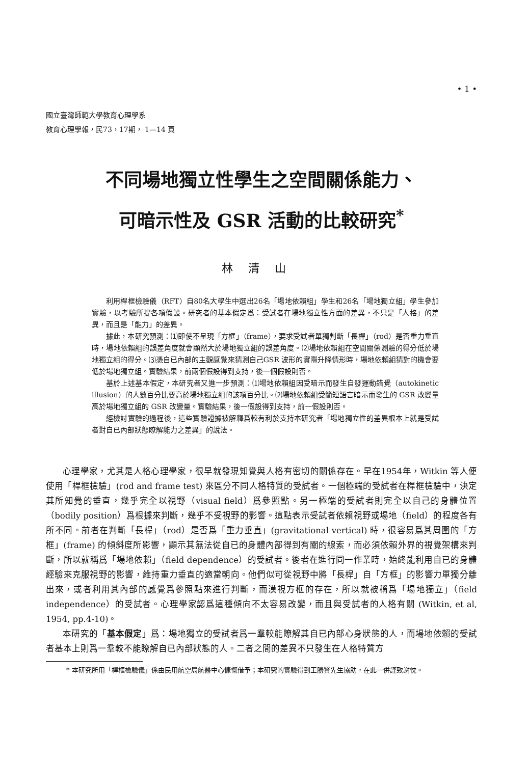• 1 •
國立臺灣師範大學教育心理學系
教育心理學報，民73，17期， 1—14 頁
不同場地獨立性學生之空間關係能力、
可暗示性及 GSR 活動的比較研究<sup>*</sup>
林清山
利用桿框檢驗儀（RFT）自80名大學生中選出26名「場地依賴組」學生和26名「場地獨立組」學生參加實驗，以考驗所提各項假設。研究者的基本假定爲：受試者在場地獨立性方面的差異，不只是「人格」的差異，而且是「能力」的差異。
據此，本研究預測：⑴即使不呈現「方框」（frame），要求受試者單獨判斷「長桿」（rod）是否重力垂直時，場地依賴組的誤差角度就會顯然大於場地獨立組的誤差角度。⑵場地依賴組在空間關係測驗的得分低於場地獨立組的得分。⑶憑自已內部的主觀感覺來猜測自己GSR 波形的實際升降情形時，場地依賴組猜對的機會要低於場地獨立組。實驗結果，前兩個假設得到支持，後一個假設則否。
基於上述基本假定，本研究者又進一步預測：⑴場地依賴組因受暗示而發生自發運動錯覺（autokinetic illusion）的人數百分比要高於場地獨立組的該項百分比。⑵場地依賴組受簡短語言暗示而發生的 GSR 改變量高於場地獨立組的 GSR 改變量。實驗結果，後一假設得到支持，前一假設則否。
經檢討實驗的過程後，這些實驗證據被解釋爲較有利於支持本研究者「場地獨立性的差異根本上就是受試者對自已內部狀態瞭解能力之差異」的說法。
心理學家，尤其是人格心理學家，很早就發現知覺與人格有密切的關係存在。早在1954年，Witkin 等人便使用「桿框檢驗」(rod and frame test) 來區分不同人格特質的受試者。一個極端的受試者在桿框檢驗中，決定其所知覺的垂直，幾乎完全以視野（visual field）爲參照點。另一極端的受試者則完全以自己的身體位置（bodily position）爲根據來判斷，幾乎不受視野的影響。這點表示受試者依賴視野或場地（field）的程度各有所不同。前者在判斷「長桿」（rod）是否爲「重力垂直」(gravitational vertical) 時，很容易爲其周圍的「方框」(frame) 的傾斜度所影響，顯示其無法從自已的身體內部得到有關的線索，而必須依賴外界的視覺架構來判斷，所以就稱爲「場地依賴」（field dependence）的受試者。後者在進行同一作業時，始終能利用自已的身體經驗來克服視野的影響，維持重力垂直的適當朝向。他們似可從視野中將「長桿」自「方框」的影響力單獨分離出來，或者利用其內部的感覺爲參照點來進行判斷，而漠視方框的存在，所以就被稱爲「場地獨立」（field independence）的受試者。心理學家認爲這種傾向不太容易改變，而且與受試者的人格有關 (Witkin, et al, 1954, pp.4-10)。
本研究的「基本假定」爲：場地獨立的受試者爲一羣較能瞭解其自已內部心身狀態的人，而場地依賴的受試者基本上則爲一羣較不能瞭解自已內部狀態的人。二者之間的差異不只發生在人格特質方
* 本研究所用「桿框檢驗儀」係由民用航空局航醫中心慷慨借予；本研究的實驗得到王勝賢先生協助，在此一併謹致謝忱。